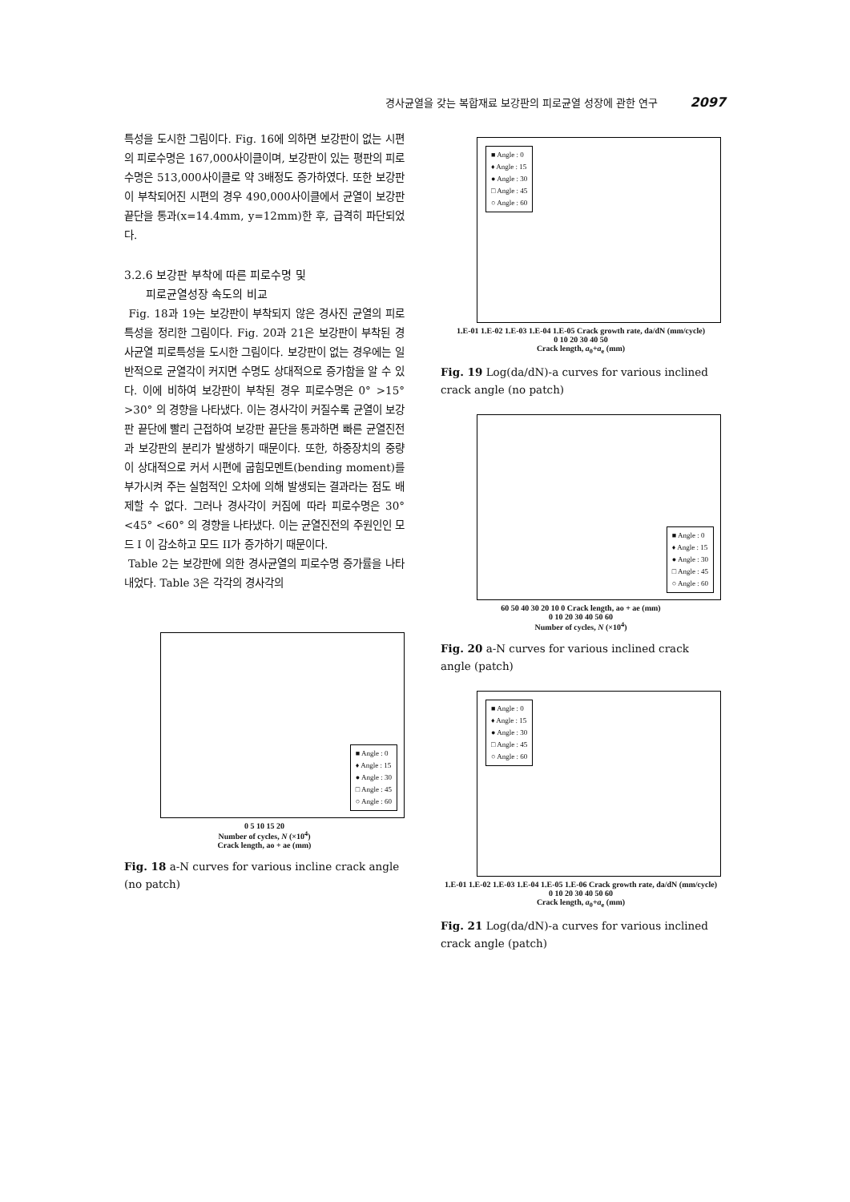경사균열을 갖는 복합재료 보강판의 피로균열 성장에 관한 연구 2097
특성을 도시한 그림이다. Fig. 16에 의하면 보강판이 없는 시편의 피로수명은 167,000사이클이며, 보강판이 있는 평판의 피로수명은 513,000사이클로 약 3배정도 증가하였다. 또한 보강판이 부착되어진 시편의 경우 490,000사이클에서 균열이 보강판 끝단을 통과(x=14.4mm, y=12mm)한 후, 급격히 파단되었다.
3.2.6 보강판 부착에 따른 피로수명 및
피로균열성장 속도의 비교
Fig. 18과 19는 보강판이 부착되지 않은 경사진 균열의 피로특성을 정리한 그림이다. Fig. 20과 21은 보강판이 부착된 경사균열 피로특성을 도시한 그림이다. 보강판이 없는 경우에는 일반적으로 균열각이 커지면 수명도 상대적으로 증가함을 알 수 있다. 이에 비하여 보강판이 부착된 경우 피로수명은 0° >15° >30° 의 경향을 나타냈다. 이는 경사각이 커질수록 균열이 보강판 끝단에 빨리 근접하여 보강판 끝단을 통과하면 빠른 균열진전과 보강판의 분리가 발생하기 때문이다. 또한, 하중장치의 중량이 상대적으로 커서 시편에 굽힘모멘트(bending moment)를 부가시켜 주는 실험적인 오차에 의해 발생되는 결과라는 점도 배제할 수 없다. 그러나 경사각이 커짐에 따라 피로수명은 30° <45° <60° 의 경향을 나타냈다. 이는 균열진전의 주원인인 모드 I 이 감소하고 모드 II가 증가하기 때문이다.
Table 2는 보강판에 의한 경사균열의 피로수명 증가률을 나타내었다. Table 3은 각각의 경사각의
■ Angle : 0
♦ Angle : 15
● Angle : 30
□ Angle : 45
○ Angle : 60
0 5 10 15 20
Number of cycles, N (×10<sup>4</sup>)
Crack length, ao + ae (mm)
Fig. 18 a-N curves for various incline crack angle (no patch)
■ Angle : 0
♦ Angle : 15
● Angle : 30
□ Angle : 45
○ Angle : 60
1.E-01 1.E-02 1.E-03 1.E-04 1.E-05 Crack growth rate, da/dN (mm/cycle)
0 10 20 30 40 50
Crack length, a<sub>0</sub>+a<sub>e</sub> (mm)
Fig. 19 Log(da/dN)-a curves for various inclined crack angle (no patch)
■ Angle : 0
♦ Angle : 15
● Angle : 30
□ Angle : 45
○ Angle : 60
60 50 40 30 20 10 0 Crack length, ao + ae (mm)
0 10 20 30 40 50 60
Number of cycles, N (×10<sup>4</sup>)
Fig. 20 a-N curves for various inclined crack angle (patch)
■ Angle : 0
♦ Angle : 15
● Angle : 30
□ Angle : 45
○ Angle : 60
1.E-01 1.E-02 1.E-03 1.E-04 1.E-05 1.E-06 Crack growth rate, da/dN (mm/cycle)
0 10 20 30 40 50 60
Crack length, a<sub>0</sub>+a<sub>e</sub> (mm)
Fig. 21 Log(da/dN)-a curves for various inclined crack angle (patch)